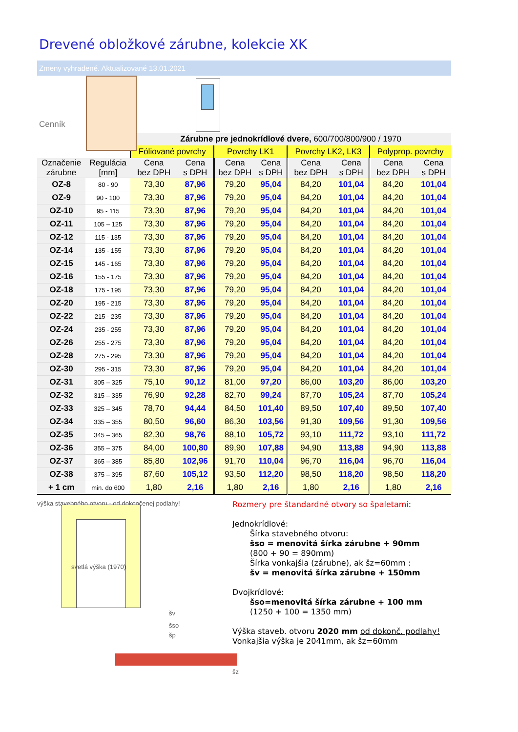Drevené obložkové zárubne, kolekcie XK
Zmeny vyhradené. Aktualizované 13.01.2021
Cenník
| | | Zárubne pre jednokrídlové dvere, 600/700/800/900 / 1970 | | | | | | | |
| | | Fóliované povrchy | | Povrchy LK1 | | Povrchy LK2, LK3 | | Polyprop. povrchy | |
| Označenie zárubne | Regulácia [mm] | Cena bez DPH | Cena s DPH | Cena bez DPH | Cena s DPH | Cena bez DPH | Cena s DPH | Cena bez DPH | Cena s DPH |
| OZ-8 | 80 - 90 | 73,30 | 87,96 | 79,20 | 95,04 | 84,20 | 101,04 | 84,20 | 101,04 |
| OZ-9 | 90 - 100 | 73,30 | 87,96 | 79,20 | 95,04 | 84,20 | 101,04 | 84,20 | 101,04 |
| OZ-10 | 95 - 115 | 73,30 | 87,96 | 79,20 | 95,04 | 84,20 | 101,04 | 84,20 | 101,04 |
| OZ-11 | 105 – 125 | 73,30 | 87,96 | 79,20 | 95,04 | 84,20 | 101,04 | 84,20 | 101,04 |
| OZ-12 | 115 - 135 | 73,30 | 87,96 | 79,20 | 95,04 | 84,20 | 101,04 | 84,20 | 101,04 |
| OZ-14 | 135 - 155 | 73,30 | 87,96 | 79,20 | 95,04 | 84,20 | 101,04 | 84,20 | 101,04 |
| OZ-15 | 145 - 165 | 73,30 | 87,96 | 79,20 | 95,04 | 84,20 | 101,04 | 84,20 | 101,04 |
| OZ-16 | 155 - 175 | 73,30 | 87,96 | 79,20 | 95,04 | 84,20 | 101,04 | 84,20 | 101,04 |
| OZ-18 | 175 - 195 | 73,30 | 87,96 | 79,20 | 95,04 | 84,20 | 101,04 | 84,20 | 101,04 |
| OZ-20 | 195 - 215 | 73,30 | 87,96 | 79,20 | 95,04 | 84,20 | 101,04 | 84,20 | 101,04 |
| OZ-22 | 215 - 235 | 73,30 | 87,96 | 79,20 | 95,04 | 84,20 | 101,04 | 84,20 | 101,04 |
| OZ-24 | 235 - 255 | 73,30 | 87,96 | 79,20 | 95,04 | 84,20 | 101,04 | 84,20 | 101,04 |
| OZ-26 | 255 - 275 | 73,30 | 87,96 | 79,20 | 95,04 | 84,20 | 101,04 | 84,20 | 101,04 |
| OZ-28 | 275 - 295 | 73,30 | 87,96 | 79,20 | 95,04 | 84,20 | 101,04 | 84,20 | 101,04 |
| OZ-30 | 295 - 315 | 73,30 | 87,96 | 79,20 | 95,04 | 84,20 | 101,04 | 84,20 | 101,04 |
| OZ-31 | 305 – 325 | 75,10 | 90,12 | 81,00 | 97,20 | 86,00 | 103,20 | 86,00 | 103,20 |
| OZ-32 | 315 – 335 | 76,90 | 92,28 | 82,70 | 99,24 | 87,70 | 105,24 | 87,70 | 105,24 |
| OZ-33 | 325 – 345 | 78,70 | 94,44 | 84,50 | 101,40 | 89,50 | 107,40 | 89,50 | 107,40 |
| OZ-34 | 335 – 355 | 80,50 | 96,60 | 86,30 | 103,56 | 91,30 | 109,56 | 91,30 | 109,56 |
| OZ-35 | 345 – 365 | 82,30 | 98,76 | 88,10 | 105,72 | 93,10 | 111,72 | 93,10 | 111,72 |
| OZ-36 | 355 – 375 | 84,00 | 100,80 | 89,90 | 107,88 | 94,90 | 113,88 | 94,90 | 113,88 |
| OZ-37 | 365 – 385 | 85,80 | 102,96 | 91,70 | 110,04 | 96,70 | 116,04 | 96,70 | 116,04 |
| OZ-38 | 375 – 395 | 87,60 | 105,12 | 93,50 | 112,20 | 98,50 | 118,20 | 98,50 | 118,20 |
| + 1 cm | min. do 600 | 1,80 | 2,16 | 1,80 | 2,16 | 1,80 | 2,16 | 1,80 | 2,16 |
výška stavebného otvoru - od dokončenej podlahy!
svetlá výška (1970)
šv
šso
šp
šz
Rozmery pre štandardné otvory so špaletami:
Jednokrídlové:
Šírka stavebného otvoru:
šso = menovitá šírka zárubne + 90mm
(800 + 90 = 890mm)
Šírka vonkajšia (zárubne), ak šz=60mm :
šv = menovitá šírka zárubne + 150mm
Dvojkrídlové:
šso=menovitá šírka zárubne + 100 mm
(1250 + 100 = 1350 mm)
Výška staveb. otvoru 2020 mm od dokonč. podlahy!
Vonkajšia výška je 2041mm, ak šz=60mm